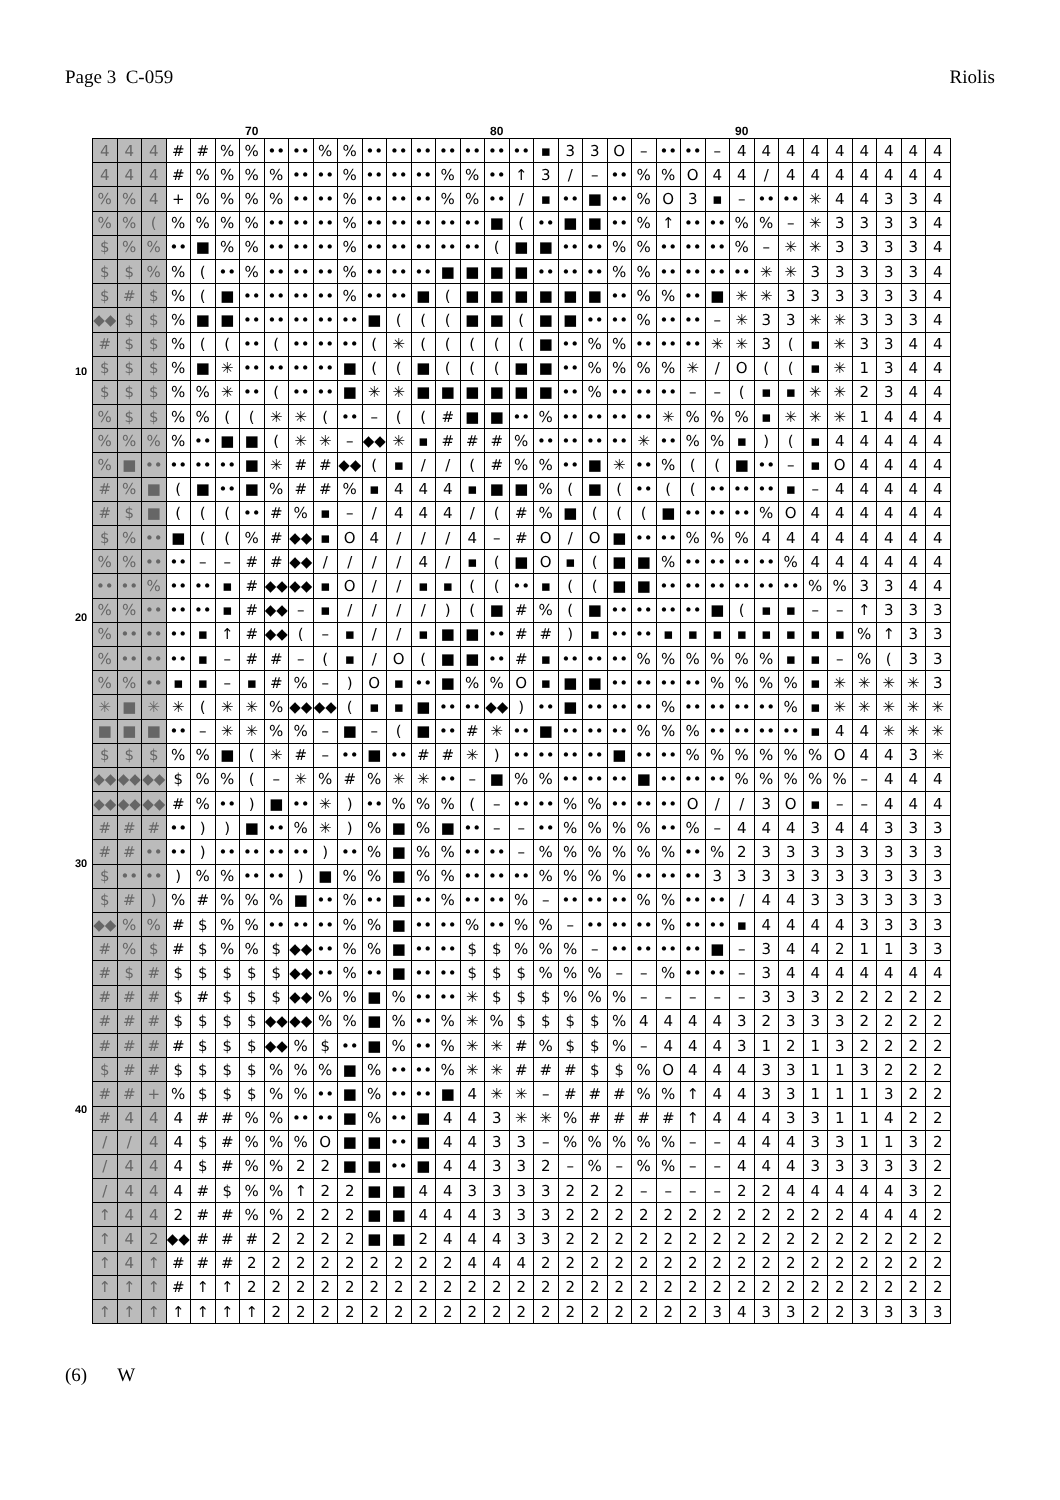Page 3 C-059 Riolis
10
20
30
40
| | | | | | | 70 | | | | | | | | | | 80 | | | | | | | | | | 90 | | | | | | | | |
| 4 | 4 | 4 | # | # | % | % | •• | •• | % | % | •• | •• | •• | •• | •• | •• | •• | ▪ | 3 | 3 | O | – | •• | •• | – | 4 | 4 | 4 | 4 | 4 | 4 | 4 | 4 | 4 |
| 4 | 4 | 4 | # | % | % | % | % | •• | •• | % | •• | •• | •• | % | % | •• | ↑ | 3 | / | – | •• | % | % | O | 4 | 4 | / | 4 | 4 | 4 | 4 | 4 | 4 | 4 |
| % | % | 4 | + | % | % | % | % | •• | •• | % | •• | •• | •• | % | % | •• | / | ▪ | •• | ■ | •• | % | O | 3 | ▪ | – | •• | •• | ✳ | 4 | 4 | 3 | 3 | 4 |
| % | % | ( | % | % | % | % | •• | •• | •• | % | •• | •• | •• | •• | •• | ■ | ( | •• | ■ | ■ | •• | % | ↑ | •• | •• | % | % | – | ✳ | 3 | 3 | 3 | 3 | 4 |
| $ | % | % | •• | ■ | % | % | •• | •• | •• | % | •• | •• | •• | •• | •• | ( | ■ | ■ | •• | •• | % | % | •• | •• | •• | % | – | ✳ | ✳ | 3 | 3 | 3 | 3 | 4 |
| $ | $ | % | % | ( | •• | % | •• | •• | •• | % | •• | •• | •• | ■ | ■ | ■ | ■ | •• | •• | •• | % | % | •• | •• | •• | •• | ✳ | ✳ | 3 | 3 | 3 | 3 | 3 | 4 |
| $ | # | $ | % | ( | ■ | •• | •• | •• | •• | % | •• | •• | ■ | ( | ■ | ■ | ■ | ■ | ■ | ■ | •• | % | % | •• | ■ | ✳ | ✳ | 3 | 3 | 3 | 3 | 3 | 3 | 4 |
| ◆◆ | $ | $ | % | ■ | ■ | •• | •• | •• | •• | •• | ■ | ( | ( | ( | ■ | ■ | ( | ■ | ■ | •• | •• | % | •• | •• | – | ✳ | 3 | 3 | ✳ | ✳ | 3 | 3 | 3 | 4 |
| # | $ | $ | % | ( | ( | •• | ( | •• | •• | •• | ( | ✳ | ( | ( | ( | ( | ( | ■ | •• | % | % | •• | •• | •• | ✳ | ✳ | 3 | ( | ▪ | ✳ | 3 | 3 | 4 | 4 |
| $ | $ | $ | % | ■ | ✳ | •• | •• | •• | •• | ■ | ( | ( | ■ | ( | ( | ( | ■ | ■ | •• | % | % | % | % | ✳ | / | O | ( | ( | ▪ | ✳ | 1 | 3 | 4 | 4 |
| $ | $ | $ | % | % | ✳ | •• | ( | •• | •• | ■ | ✳ | ✳ | ■ | ■ | ■ | ■ | ■ | ■ | •• | % | •• | •• | •• | – | – | ( | ▪ | ▪ | ✳ | ✳ | 2 | 3 | 4 | 4 |
| % | $ | $ | % | % | ( | ( | ✳ | ✳ | ( | •• | – | ( | ( | # | ■ | ■ | •• | % | •• | •• | •• | •• | ✳ | % | % | % | ▪ | ✳ | ✳ | ✳ | 1 | 4 | 4 | 4 |
| % | % | % | % | •• | ■ | ■ | ( | ✳ | ✳ | – | ◆◆ | ✳ | ▪ | # | # | # | % | •• | •• | •• | •• | ✳ | •• | % | % | ▪ | ) | ( | ▪ | 4 | 4 | 4 | 4 | 4 |
| % | ■ | •• | •• | •• | •• | ■ | ✳ | # | # | ◆◆ | ( | ▪ | / | / | ( | # | % | % | •• | ■ | ✳ | •• | % | ( | ( | ■ | •• | – | ▪ | O | 4 | 4 | 4 | 4 |
| # | % | ■ | ( | ■ | •• | ■ | % | # | # | % | ▪ | 4 | 4 | 4 | ▪ | ■ | ■ | % | ( | ■ | ( | •• | ( | ( | •• | •• | •• | ▪ | – | 4 | 4 | 4 | 4 | 4 |
| # | $ | ■ | ( | ( | ( | •• | # | % | ▪ | – | / | 4 | 4 | 4 | / | ( | # | % | ■ | ( | ( | ( | ■ | •• | •• | •• | % | O | 4 | 4 | 4 | 4 | 4 | 4 |
| $ | % | •• | ■ | ( | ( | % | # | ◆◆ | ▪ | O | 4 | / | / | / | 4 | – | # | O | / | O | ■ | •• | •• | % | % | % | 4 | 4 | 4 | 4 | 4 | 4 | 4 | 4 |
| % | % | •• | •• | – | – | # | # | ◆◆ | / | / | / | / | 4 | / | ▪ | ( | ■ | O | ▪ | ( | ■ | ■ | % | •• | •• | •• | •• | % | 4 | 4 | 4 | 4 | 4 | 4 |
| •• | •• | % | •• | •• | ▪ | # | ◆◆ | ◆◆ | ▪ | O | / | / | ▪ | ▪ | ( | ( | •• | ▪ | ( | ( | ■ | ■ | •• | •• | •• | •• | •• | •• | % | % | 3 | 3 | 4 | 4 |
| % | % | •• | •• | •• | ▪ | # | ◆◆ | – | ▪ | / | / | / | / | ) | ( | ■ | # | % | ( | ■ | •• | •• | •• | •• | ■ | ( | ▪ | ▪ | – | – | ↑ | 3 | 3 | 3 |
| % | •• | •• | •• | ▪ | ↑ | # | ◆◆ | ( | – | ▪ | / | / | ▪ | ■ | ■ | •• | # | # | ) | ▪ | •• | •• | ▪ | ▪ | ▪ | ▪ | ▪ | ▪ | ▪ | ▪ | % | ↑ | 3 | 3 |
| % | •• | •• | •• | ▪ | – | # | # | – | ( | ▪ | / | O | ( | ■ | ■ | •• | # | ▪ | •• | •• | •• | % | % | % | % | % | % | ▪ | ▪ | – | % | ( | 3 | 3 |
| % | % | •• | ▪ | ▪ | – | ▪ | # | % | – | ) | O | ▪ | •• | ■ | % | % | O | ▪ | ■ | ■ | •• | •• | •• | •• | % | % | % | % | ▪ | ✳ | ✳ | ✳ | ✳ | 3 |
| ✳ | ■ | ✳ | ✳ | ( | ✳ | ✳ | % | ◆◆ | ◆◆ | ( | ▪ | ▪ | ■ | •• | •• | ◆◆ | ) | •• | ■ | •• | •• | •• | % | •• | •• | •• | •• | % | ▪ | ✳ | ✳ | ✳ | ✳ | ✳ |
| ■ | ■ | ■ | •• | – | ✳ | ✳ | % | % | – | ■ | – | ( | ■ | •• | # | ✳ | •• | ■ | •• | •• | •• | % | % | % | •• | •• | •• | •• | ▪ | 4 | 4 | ✳ | ✳ | ✳ |
| $ | $ | $ | % | % | ■ | ( | ✳ | # | – | •• | ■ | •• | # | # | ✳ | ) | •• | •• | •• | •• | ■ | •• | •• | % | % | % | % | % | % | O | 4 | 4 | 3 | ✳ |
| ◆◆ | ◆◆ | ◆◆ | $ | % | % | ( | – | ✳ | % | # | % | ✳ | ✳ | •• | – | ■ | % | % | •• | •• | •• | ■ | •• | •• | •• | % | % | % | % | % | – | 4 | 4 | 4 |
| ◆◆ | ◆◆ | ◆◆ | # | % | •• | ) | ■ | •• | ✳ | ) | •• | % | % | % | ( | – | •• | •• | % | % | •• | •• | •• | O | / | / | 3 | O | ▪ | – | – | 4 | 4 | 4 |
| # | # | # | •• | ) | ) | ■ | •• | % | ✳ | ) | % | ■ | % | ■ | •• | – | – | •• | % | % | % | % | •• | % | – | 4 | 4 | 4 | 3 | 4 | 4 | 3 | 3 | 3 |
| # | # | •• | •• | ) | •• | •• | •• | •• | ) | •• | % | ■ | % | % | •• | •• | – | % | % | % | % | % | % | •• | % | 2 | 3 | 3 | 3 | 3 | 3 | 3 | 3 | 3 |
| $ | •• | •• | ) | % | % | •• | •• | ) | ■ | % | % | ■ | % | % | •• | •• | •• | % | % | % | % | •• | •• | •• | 3 | 3 | 3 | 3 | 3 | 3 | 3 | 3 | 3 | 3 |
| $ | # | ) | % | # | % | % | % | ■ | •• | % | •• | ■ | •• | % | •• | •• | % | – | •• | •• | •• | % | % | •• | •• | / | 4 | 4 | 3 | 3 | 3 | 3 | 3 | 3 |
| ◆◆ | % | % | # | $ | % | % | •• | •• | •• | % | % | ■ | •• | •• | % | •• | % | % | – | •• | •• | •• | % | •• | •• | ▪ | 4 | 4 | 4 | 4 | 3 | 3 | 3 | 3 |
| # | % | $ | # | $ | % | % | $ | ◆◆ | •• | % | % | ■ | •• | •• | $ | $ | % | % | % | – | •• | •• | •• | •• | ■ | – | 3 | 4 | 4 | 2 | 1 | 1 | 3 | 3 |
| # | $ | # | $ | $ | $ | $ | $ | ◆◆ | •• | % | •• | ■ | •• | •• | $ | $ | $ | % | % | % | – | – | % | •• | •• | – | 3 | 4 | 4 | 4 | 4 | 4 | 4 | 4 |
| # | # | # | $ | # | $ | $ | $ | ◆◆ | % | % | ■ | % | •• | •• | ✳ | $ | $ | $ | % | % | % | – | – | – | – | – | 3 | 3 | 3 | 2 | 2 | 2 | 2 | 2 |
| # | # | # | $ | $ | $ | $ | ◆◆ | ◆◆ | % | % | ■ | % | •• | % | ✳ | % | $ | $ | $ | $ | % | 4 | 4 | 4 | 4 | 3 | 2 | 3 | 3 | 3 | 2 | 2 | 2 | 2 |
| # | # | # | # | $ | $ | $ | ◆◆ | % | $ | •• | ■ | % | •• | % | ✳ | ✳ | # | % | $ | $ | % | – | 4 | 4 | 4 | 3 | 1 | 2 | 1 | 3 | 2 | 2 | 2 | 2 |
| $ | # | # | $ | $ | $ | $ | % | % | % | ■ | % | •• | •• | % | ✳ | ✳ | # | # | # | $ | $ | % | O | 4 | 4 | 4 | 3 | 3 | 1 | 1 | 3 | 2 | 2 | 2 |
| # | # | + | % | $ | $ | $ | % | % | •• | ■ | % | •• | •• | ■ | 4 | ✳ | ✳ | – | # | # | # | % | % | ↑ | 4 | 4 | 3 | 3 | 1 | 1 | 1 | 3 | 2 | 2 |
| # | 4 | 4 | 4 | # | # | % | % | •• | •• | ■ | % | •• | ■ | 4 | 4 | 3 | ✳ | ✳ | % | # | # | # | # | ↑ | 4 | 4 | 4 | 3 | 3 | 1 | 1 | 4 | 2 | 2 |
| / | / | 4 | 4 | $ | # | % | % | % | O | ■ | ■ | •• | ■ | 4 | 4 | 3 | 3 | – | % | % | % | % | % | – | – | 4 | 4 | 4 | 3 | 3 | 1 | 1 | 3 | 2 |
| / | 4 | 4 | 4 | $ | # | % | % | 2 | 2 | ■ | ■ | •• | ■ | 4 | 4 | 3 | 3 | 2 | – | % | – | % | % | – | – | 4 | 4 | 4 | 3 | 3 | 3 | 3 | 3 | 2 |
| / | 4 | 4 | 4 | # | $ | % | % | ↑ | 2 | 2 | ■ | ■ | 4 | 4 | 3 | 3 | 3 | 3 | 2 | 2 | 2 | – | – | – | – | 2 | 2 | 4 | 4 | 4 | 4 | 4 | 3 | 2 |
| ↑ | 4 | 4 | 2 | # | # | % | % | 2 | 2 | 2 | ■ | ■ | 4 | 4 | 4 | 3 | 3 | 3 | 2 | 2 | 2 | 2 | 2 | 2 | 2 | 2 | 2 | 2 | 2 | 2 | 4 | 4 | 4 | 2 |
| ↑ | 4 | 2 | ◆◆ | # | # | # | 2 | 2 | 2 | 2 | ■ | ■ | 2 | 4 | 4 | 4 | 3 | 3 | 2 | 2 | 2 | 2 | 2 | 2 | 2 | 2 | 2 | 2 | 2 | 2 | 2 | 2 | 2 | 2 |
| ↑ | 4 | ↑ | # | # | # | 2 | 2 | 2 | 2 | 2 | 2 | 2 | 2 | 2 | 4 | 4 | 4 | 2 | 2 | 2 | 2 | 2 | 2 | 2 | 2 | 2 | 2 | 2 | 2 | 2 | 2 | 2 | 2 | 2 |
| ↑ | ↑ | ↑ | # | ↑ | ↑ | 2 | 2 | 2 | 2 | 2 | 2 | 2 | 2 | 2 | 2 | 2 | 2 | 2 | 2 | 2 | 2 | 2 | 2 | 2 | 2 | 2 | 2 | 2 | 2 | 2 | 2 | 2 | 2 | 2 |
| ↑ | ↑ | ↑ | ↑ | ↑ | ↑ | ↑ | 2 | 2 | 2 | 2 | 2 | 2 | 2 | 2 | 2 | 2 | 2 | 2 | 2 | 2 | 2 | 2 | 2 | 2 | 3 | 4 | 3 | 3 | 2 | 2 | 3 | 3 | 3 | 3 |
(6) W